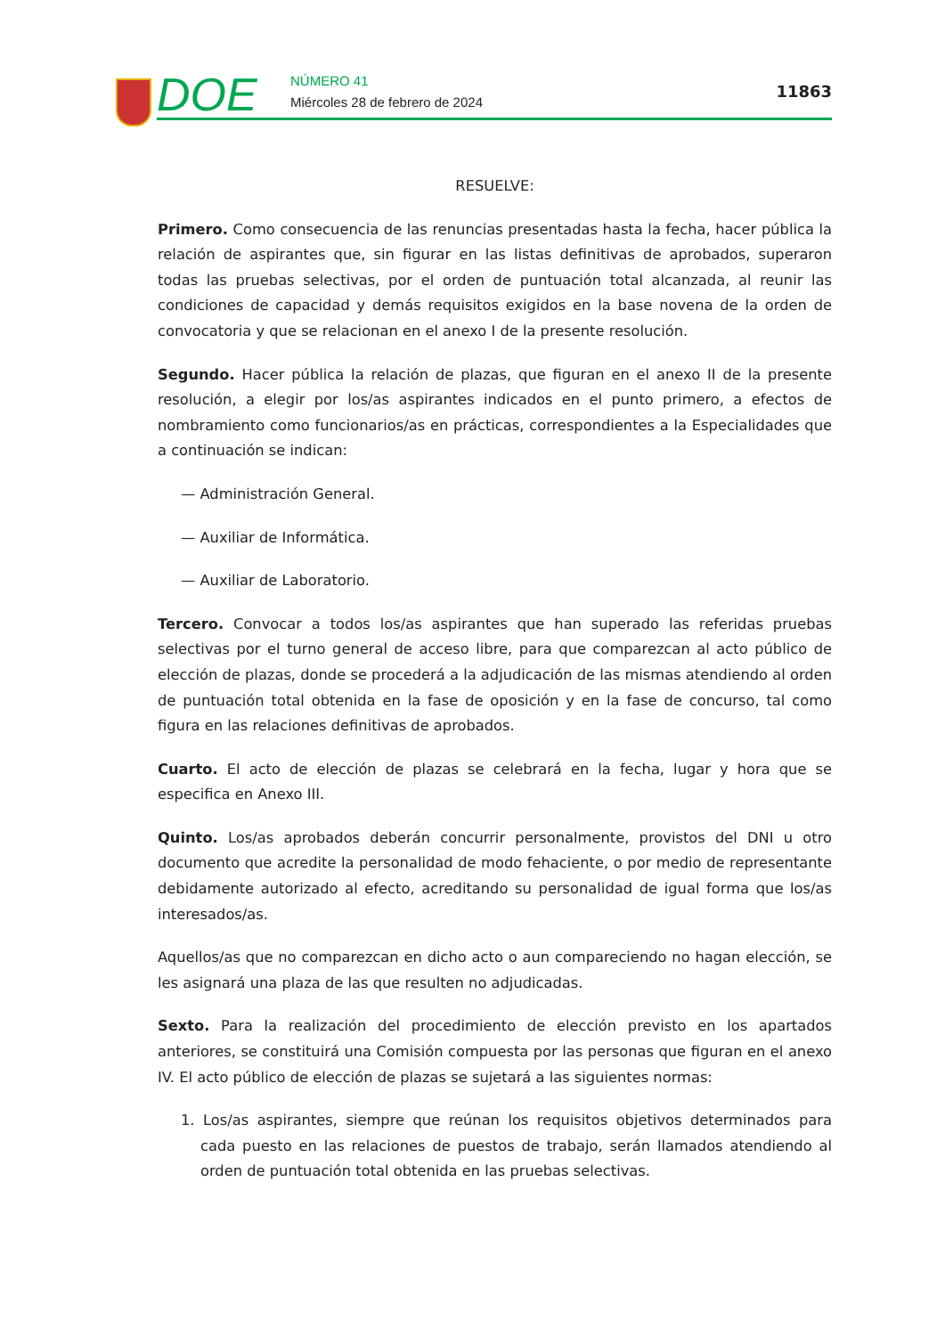DOE NÚMERO 41
Miércoles 28 de febrero de 2024
11863
RESUELVE:
Primero. Como consecuencia de las renuncias presentadas hasta la fecha, hacer pública la relación de aspirantes que, sin figurar en las listas definitivas de aprobados, superaron todas las pruebas selectivas, por el orden de puntuación total alcanzada, al reunir las condiciones de capacidad y demás requisitos exigidos en la base novena de la orden de convocatoria y que se relacionan en el anexo I de la presente resolución.
Segundo. Hacer pública la relación de plazas, que figuran en el anexo II de la presente resolución, a elegir por los/as aspirantes indicados en el punto primero, a efectos de nombramiento como funcionarios/as en prácticas, correspondientes a la Especialidades que a continuación se indican:
— Administración General.
— Auxiliar de Informática.
— Auxiliar de Laboratorio.
Tercero. Convocar a todos los/as aspirantes que han superado las referidas pruebas selectivas por el turno general de acceso libre, para que comparezcan al acto público de elección de plazas, donde se procederá a la adjudicación de las mismas atendiendo al orden de puntuación total obtenida en la fase de oposición y en la fase de concurso, tal como figura en las relaciones definitivas de aprobados.
Cuarto. El acto de elección de plazas se celebrará en la fecha, lugar y hora que se especifica en Anexo III.
Quinto. Los/as aprobados deberán concurrir personalmente, provistos del DNI u otro documento que acredite la personalidad de modo fehaciente, o por medio de representante debidamente autorizado al efecto, acreditando su personalidad de igual forma que los/as interesados/as.
Aquellos/as que no comparezcan en dicho acto o aun compareciendo no hagan elección, se les asignará una plaza de las que resulten no adjudicadas.
Sexto. Para la realización del procedimiento de elección previsto en los apartados anteriores, se constituirá una Comisión compuesta por las personas que figuran en el anexo IV. El acto público de elección de plazas se sujetará a las siguientes normas:
1. Los/as aspirantes, siempre que reúnan los requisitos objetivos determinados para cada puesto en las relaciones de puestos de trabajo, serán llamados atendiendo al orden de puntuación total obtenida en las pruebas selectivas.